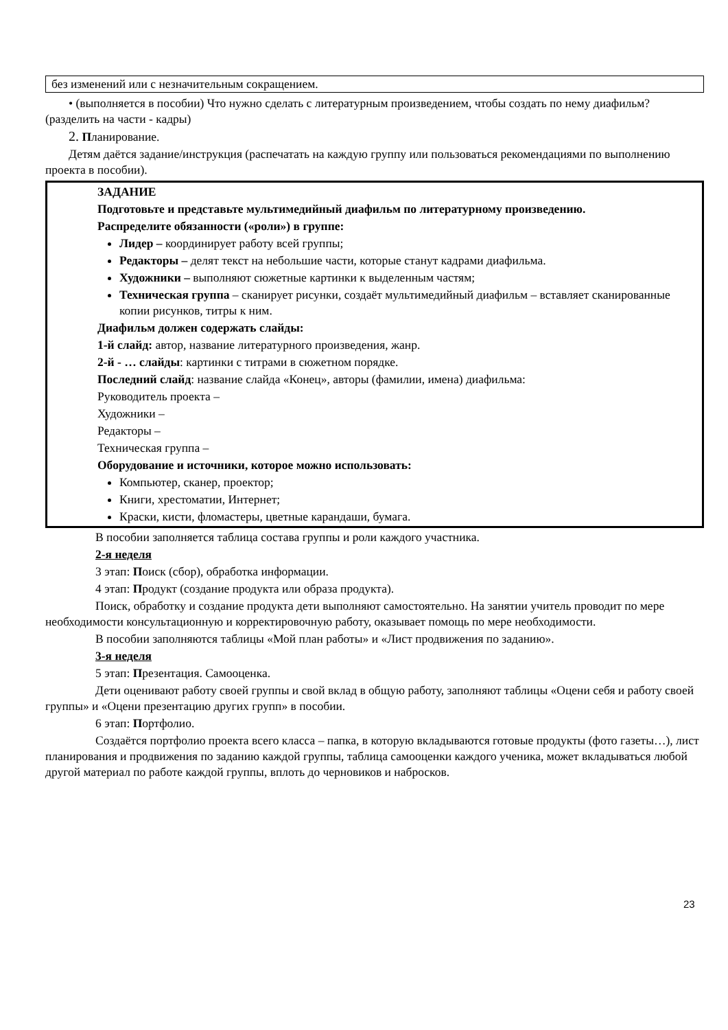без изменений или с незначительным сокращением.
• (выполняется в пособии) Что нужно сделать с литературным произведением, чтобы создать по нему диафильм? (разделить на части - кадры)
2. Планирование.
Детям даётся задание/инструкция (распечатать на каждую группу или пользоваться рекомендациями по выполнению проекта в пособии).
ЗАДАНИЕ
Подготовьте и представьте мультимедийный диафильм по литературному произведению.
Распределите обязанности («роли») в группе:
Лидер – координирует работу всей группы;
Редакторы – делят текст на небольшие части, которые станут кадрами диафильма.
Художники – выполняют сюжетные картинки к выделенным частям;
Техническая группа – сканирует рисунки, создаёт мультимедийный диафильм – вставляет сканированные копии рисунков, титры к ним.
Диафильм должен содержать слайды:
1-й слайд: автор, название литературного произведения, жанр.
2-й - … слайды: картинки с титрами в сюжетном порядке.
Последний слайд: название слайда «Конец», авторы (фамилии, имена) диафильма:
Руководитель проекта –
Художники –
Редакторы –
Техническая группа –
Оборудование и источники, которое можно использовать:
Компьютер, сканер, проектор;
Книги, хрестоматии, Интернет;
Краски, кисти, фломастеры, цветные карандаши, бумага.
В пособии заполняется таблица состава группы и роли каждого участника.
2-я неделя
3 этап: Поиск (сбор), обработка информации.
4 этап: Продукт (создание продукта или образа продукта).
Поиск, обработку и создание продукта дети выполняют самостоятельно. На занятии учитель проводит по мере необходимости консультационную и корректировочную работу, оказывает помощь по мере необходимости.
В пособии заполняются таблицы «Мой план работы» и «Лист продвижения по заданию».
3-я неделя
5 этап: Презентация. Самооценка.
Дети оценивают работу своей группы и свой вклад в общую работу, заполняют таблицы «Оцени себя и работу своей группы» и «Оцени презентацию других групп» в пособии.
6 этап: Портфолио.
Создаётся портфолио проекта всего класса – папка, в которую вкладываются готовые продукты (фото газеты…), лист планирования и продвижения по заданию каждой группы, таблица самооценки каждого ученика, может вкладываться любой другой материал по работе каждой группы, вплоть до черновиков и набросков.
23